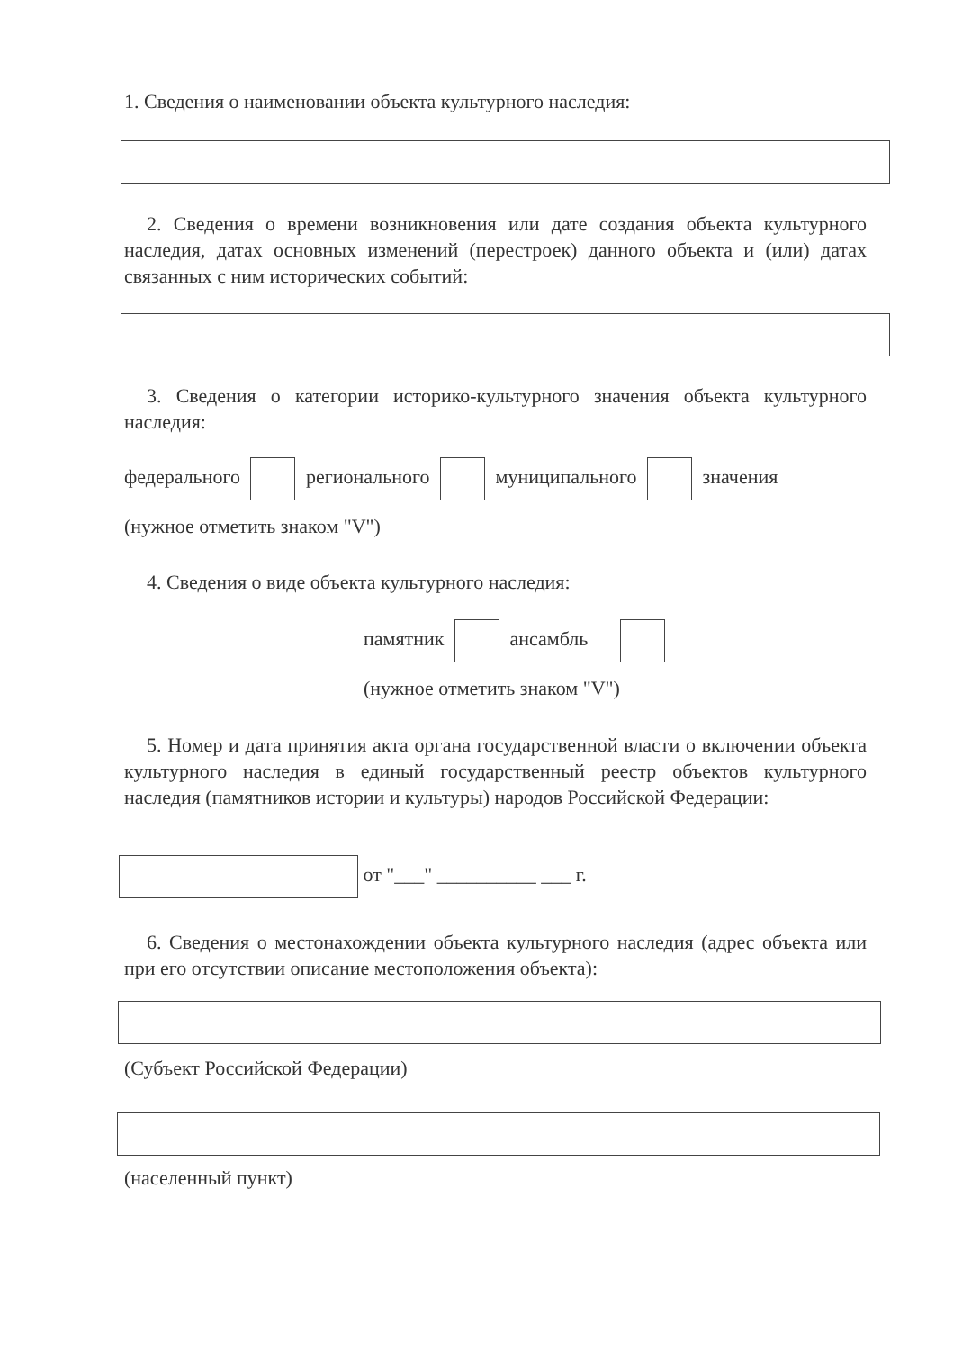1. Сведения о наименовании объекта культурного наследия:
2. Сведения о времени возникновения или дате создания объекта культурного наследия, датах основных изменений (перестроек) данного объекта и (или) датах связанных с ним исторических событий:
3. Сведения о категории историко-культурного значения объекта культурного наследия:
федерального регионального муниципального значения
(нужное отметить знаком "V")
4. Сведения о виде объекта культурного наследия:
памятник ансамбль
(нужное отметить знаком "V")
5. Номер и дата принятия акта органа государственной власти о включении объекта культурного наследия в единый государственный реестр объектов культурного наследия (памятников истории и культуры) народов Российской Федерации:
от "___" __________ ___ г.
6. Сведения о местонахождении объекта культурного наследия (адрес объекта или при его отсутствии описание местоположения объекта):
(Субъект Российской Федерации)
(населенный пункт)